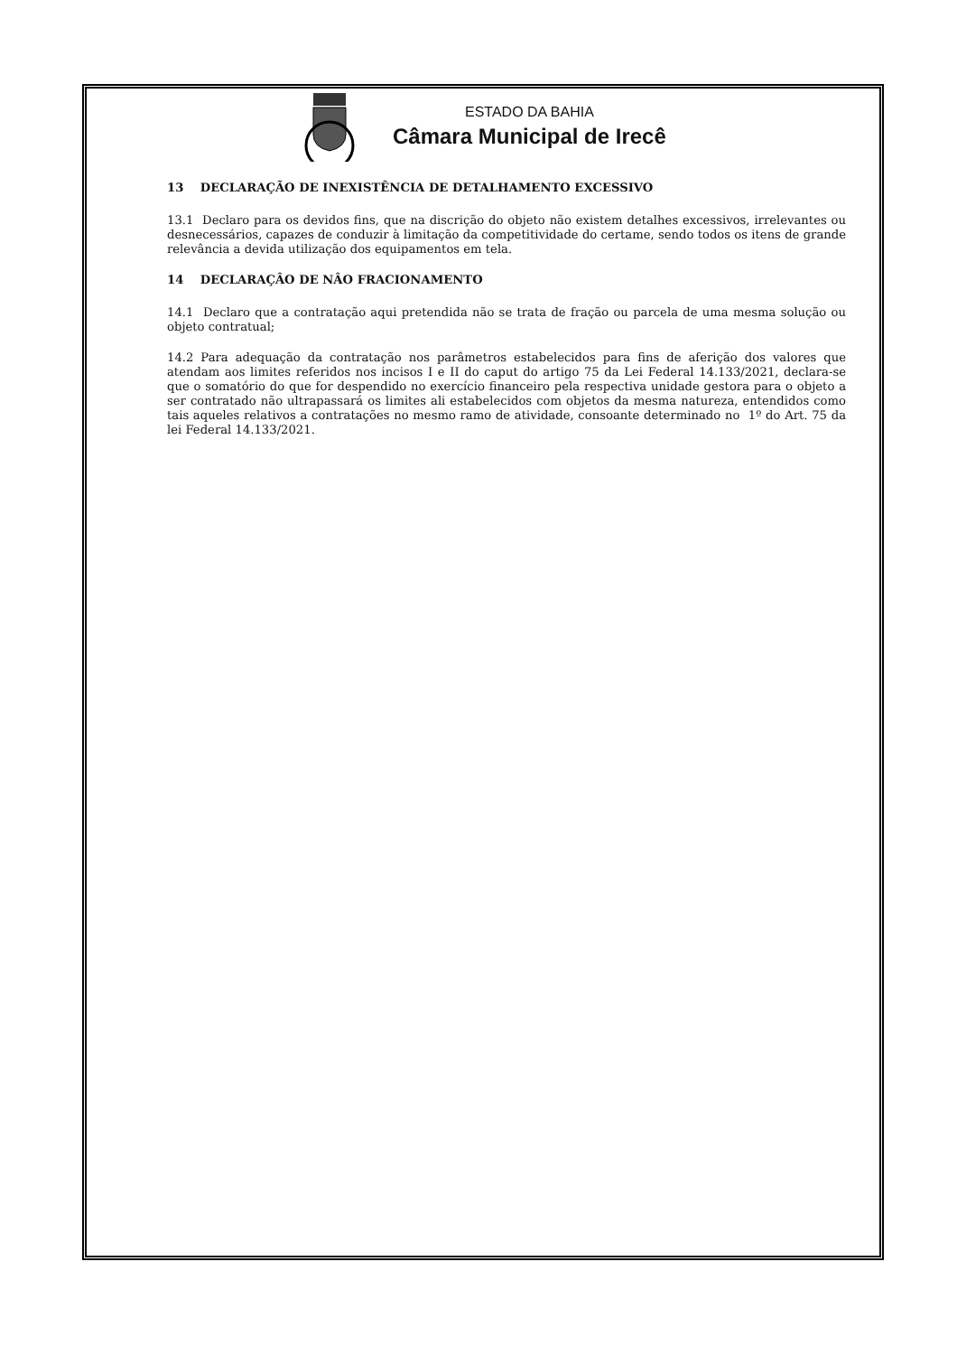ESTADO DA BAHIA
Câmara Municipal de Irecê
13 DECLARAÇÃO DE INEXISTÊNCIA DE DETALHAMENTO EXCESSIVO
13.1 Declaro para os devidos fins, que na discrição do objeto não existem detalhes excessivos, irrelevantes ou desnecessários, capazes de conduzir à limitação da competitividade do certame, sendo todos os itens de grande relevância a devida utilização dos equipamentos em tela.
14 DECLARAÇÂO DE NÂO FRACIONAMENTO
14.1 Declaro que a contratação aqui pretendida não se trata de fração ou parcela de uma mesma solução ou objeto contratual;
14.2 Para adequação da contratação nos parâmetros estabelecidos para fins de aferição dos valores que atendam aos limites referidos nos incisos I e II do caput do artigo 75 da Lei Federal 14.133/2021, declara-se que o somatório do que for despendido no exercício financeiro pela respectiva unidade gestora para o objeto a ser contratado não ultrapassará os limites ali estabelecidos com objetos da mesma natureza, entendidos como tais aqueles relativos a contratações no mesmo ramo de atividade, consoante determinado no 1º do Art. 75 da lei Federal 14.133/2021.